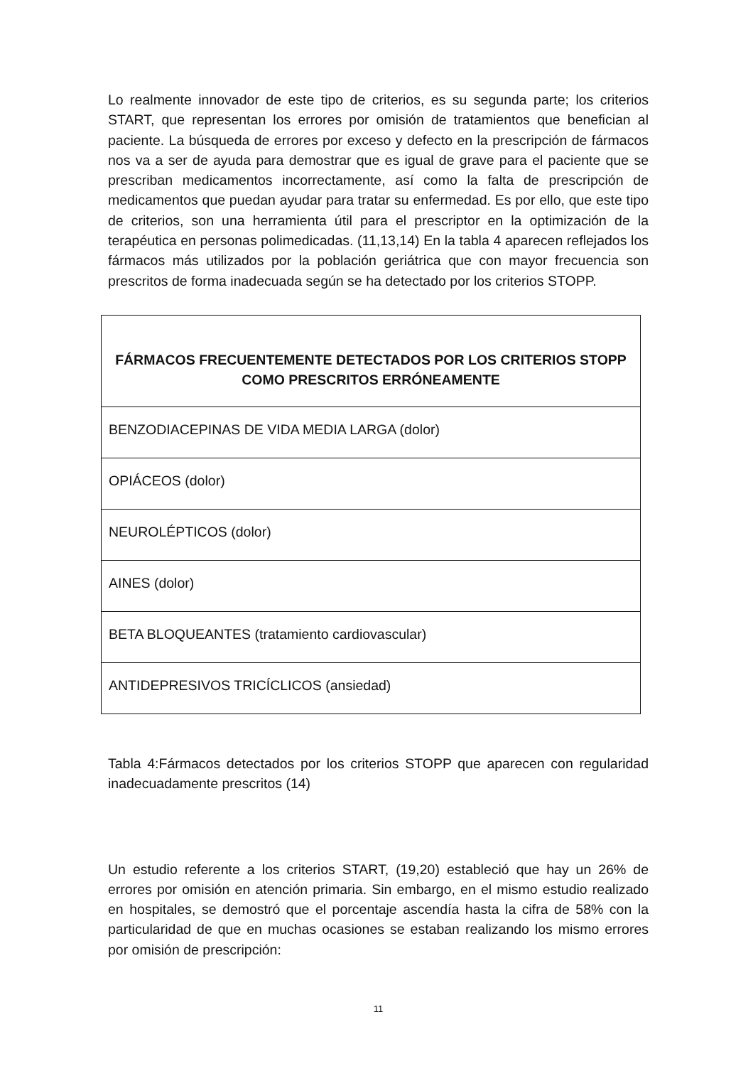Lo realmente innovador de este tipo de criterios, es su segunda parte; los criterios START, que representan los errores por omisión de tratamientos que benefician al paciente. La búsqueda de errores por exceso y defecto en la prescripción de fármacos nos va a ser de ayuda para demostrar que es igual de grave para el paciente que se prescriban medicamentos incorrectamente, así como la falta de prescripción de medicamentos que puedan ayudar para tratar su enfermedad. Es por ello, que este tipo de criterios, son una herramienta útil para el prescriptor en la optimización de la terapéutica en personas polimedicadas. (11,13,14) En la tabla 4 aparecen reflejados los fármacos más utilizados por la población geriátrica que con mayor frecuencia son prescritos de forma inadecuada según se ha detectado por los criterios STOPP.
| FÁRMACOS FRECUENTEMENTE DETECTADOS POR LOS CRITERIOS STOPP COMO PRESCRITOS ERRÓNEAMENTE |
| --- |
| BENZODIACEPINAS DE VIDA MEDIA LARGA (dolor) |
| OPIÁCEOS (dolor) |
| NEUROLÉPTICOS (dolor) |
| AINES (dolor) |
| BETA BLOQUEANTES (tratamiento cardiovascular) |
| ANTIDEPRESIVOS TRICÍCLICOS (ansiedad) |
Tabla 4:Fármacos detectados por los criterios STOPP que aparecen con regularidad inadecuadamente prescritos (14)
Un estudio referente a los criterios START, (19,20) estableció que hay un 26% de errores por omisión en atención primaria. Sin embargo, en el mismo estudio realizado en hospitales, se demostró que el porcentaje ascendía hasta la cifra de 58% con la particularidad de que en muchas ocasiones se estaban realizando los mismo errores por omisión de prescripción:
11